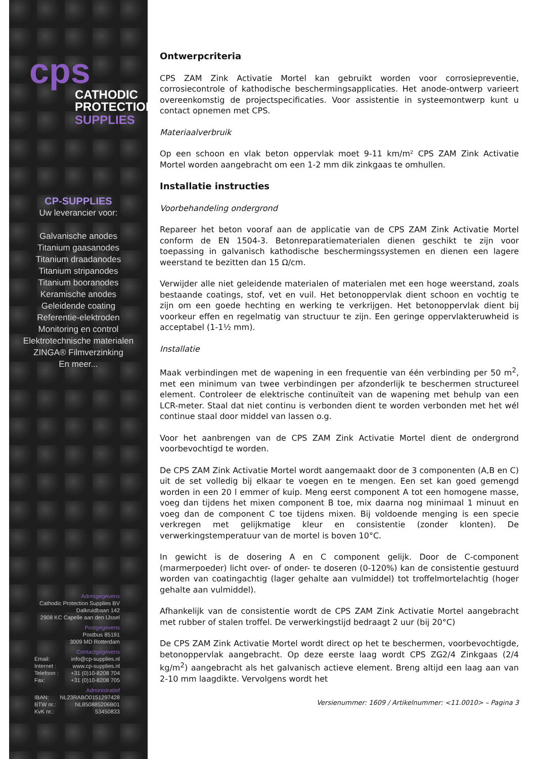cps
CATHODIC
PROTECTION
SUPPLIES
CP-SUPPLIES
Uw leverancier voor:
Galvanische anodes
Titanium gaasanodes
Titanium draadanodes
Titanium stripanodes
Titanium booranodes
Keramische anodes
Geleidende coating
Referentie-elektroden
Monitoring en control
Elektrotechnische materialen
ZINGA® Filmverzinking
En meer...
Adresgegevens
Cathodic Protection Supplies BV
Dalkruidbaan 142
2908 KC Capelle aan den IJssel
Postgegevens
Postbus 85191
3009 MD Rotterdam
Contactgegevens
Email: info@cp-supplies.nl
Internet : www.cp-supplies.nl
Telefoon : +31 (0)10-8208 704
Fax: +31 (0)10-8208 705
Administratief
IBAN: NL23RABO0151297428
BTW nr.: NL850885206B01
KvK nr.: 53450833
Ontwerpcriteria
CPS ZAM Zink Activatie Mortel kan gebruikt worden voor corrosiepreventie, corrosiecontrole of kathodische beschermingsapplicaties. Het anode-ontwerp varieert overeenkomstig de projectspecificaties. Voor assistentie in systeemontwerp kunt u contact opnemen met CPS.
Materiaalverbruik
Op een schoon en vlak beton oppervlak moet 9-11 km/m² CPS ZAM Zink Activatie Mortel worden aangebracht om een 1-2 mm dik zinkgaas te omhullen.
Installatie instructies
Voorbehandeling ondergrond
Repareer het beton vooraf aan de applicatie van de CPS ZAM Zink Activatie Mortel conform de EN 1504-3. Betonreparatiematerialen dienen geschikt te zijn voor toepassing in galvanisch kathodische beschermingssystemen en dienen een lagere weerstand te bezitten dan 15 Ω/cm.
Verwijder alle niet geleidende materialen of materialen met een hoge weerstand, zoals bestaande coatings, stof, vet en vuil. Het betonoppervlak dient schoon en vochtig te zijn om een goede hechting en werking te verkrijgen. Het betonoppervlak dient bij voorkeur effen en regelmatig van structuur te zijn. Een geringe oppervlakteruwheid is acceptabel (1-1½ mm).
Installatie
Maak verbindingen met de wapening in een frequentie van één verbinding per 50 m<sup>2</sup>, met een minimum van twee verbindingen per afzonderlijk te beschermen structureel element. Controleer de elektrische continuïteit van de wapening met behulp van een LCR-meter. Staal dat niet continu is verbonden dient te worden verbonden met het wél continue staal door middel van lassen o.g.
Voor het aanbrengen van de CPS ZAM Zink Activatie Mortel dient de ondergrond voorbevochtigd te worden.
De CPS ZAM Zink Activatie Mortel wordt aangemaakt door de 3 componenten (A,B en C) uit de set volledig bij elkaar te voegen en te mengen. Een set kan goed gemengd worden in een 20 l emmer of kuip. Meng eerst component A tot een homogene masse, voeg dan tijdens het mixen component B toe, mix daarna nog minimaal 1 minuut en voeg dan de component C toe tijdens mixen. Bij voldoende menging is een specie verkregen met gelijkmatige kleur en consistentie (zonder klonten). De verwerkingstemperatuur van de mortel is boven 10°C.
In gewicht is de dosering A en C component gelijk. Door de C-component (marmerpoeder) licht over- of onder- te doseren (0-120%) kan de consistentie gestuurd worden van coatingachtig (lager gehalte aan vulmiddel) tot troffelmortelachtig (hoger gehalte aan vulmiddel).
Afhankelijk van de consistentie wordt de CPS ZAM Zink Activatie Mortel aangebracht met rubber of stalen troffel. De verwerkingstijd bedraagt 2 uur (bij 20°C)
De CPS ZAM Zink Activatie Mortel wordt direct op het te beschermen, voorbevochtigde, betonoppervlak aangebracht. Op deze eerste laag wordt CPS ZG2/4 Zinkgaas (2/4 kg/m<sup>2</sup>) aangebracht als het galvanisch actieve element. Breng altijd een laag aan van 2-10 mm laagdikte. Vervolgens wordt het
Versienummer: 1609 / Artikelnummer: <11.0010> – Pagina 3